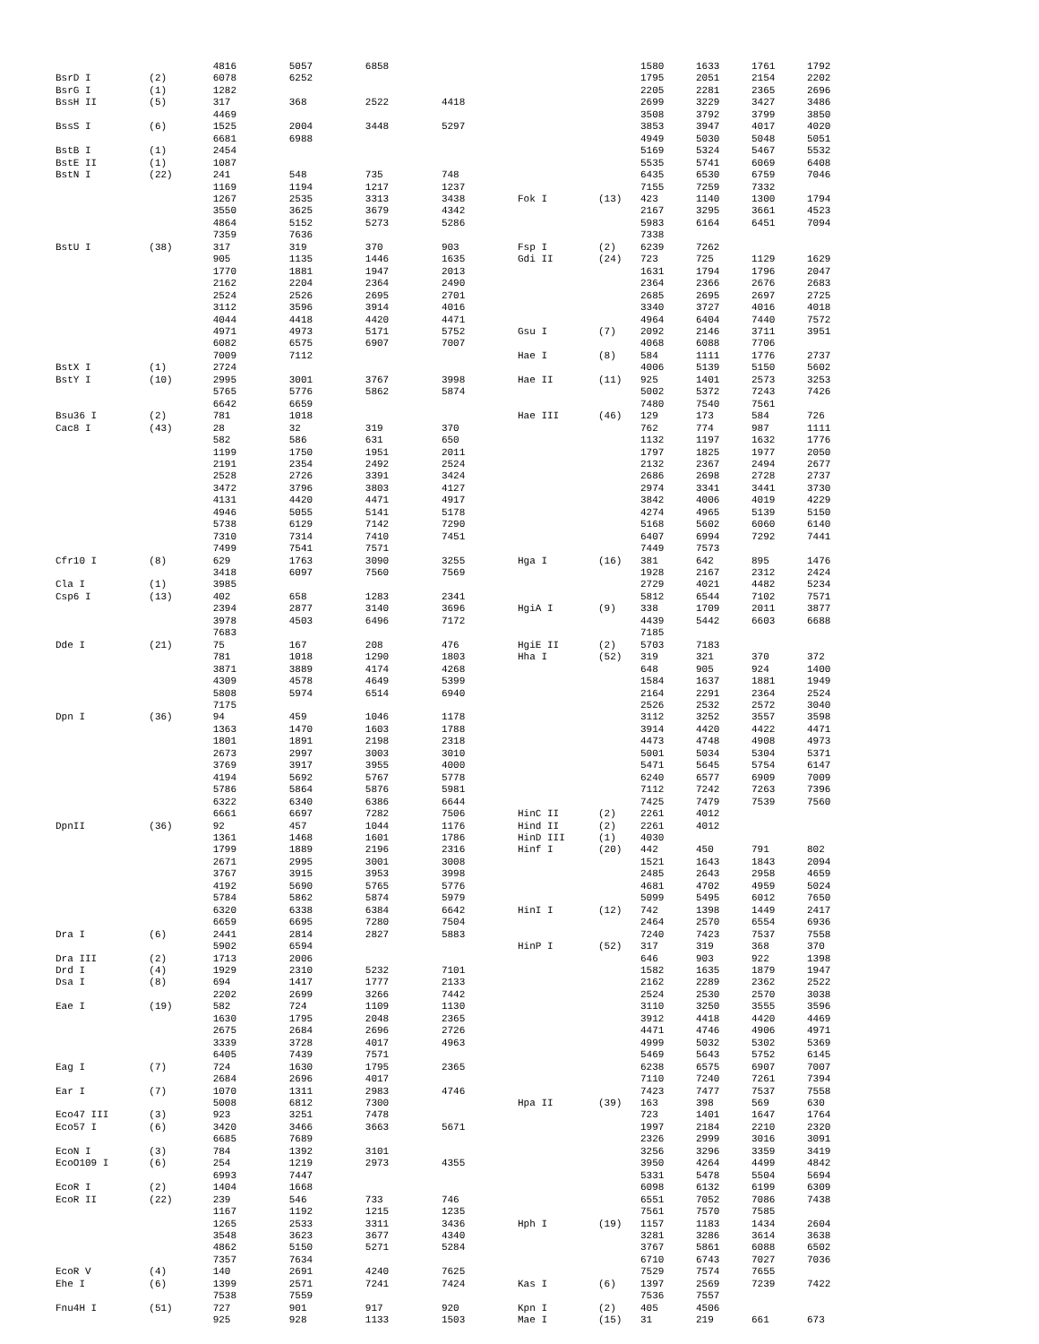| | | 4816 | 5057 | 6858 | |
| BsrD I | (2) | 6078 | 6252 | | |
| BsrG I | (1) | 1282 | | | |
| BssH II | (5) | 317 | 368 | 2522 | 4418 |
| | | 4469 | | | |
| BssS I | (6) | 1525 | 2004 | 3448 | 5297 |
| | | 6681 | 6988 | | |
| BstB I | (1) | 2454 | | | |
| BstE II | (1) | 1087 | | | |
| BstN I | (22) | 241 | 548 | 735 | 748 |
| | | 1169 | 1194 | 1217 | 1237 |
| | | 1267 | 2535 | 3313 | 3438 |
| | | 3550 | 3625 | 3679 | 4342 |
| | | 4864 | 5152 | 5273 | 5286 |
| | | 7359 | 7636 | | |
| BstU I | (38) | 317 | 319 | 370 | 903 |
| | | 905 | 1135 | 1446 | 1635 |
| | | 1770 | 1881 | 1947 | 2013 |
| | | 2162 | 2204 | 2364 | 2490 |
| | | 2524 | 2526 | 2695 | 2701 |
| | | 3112 | 3596 | 3914 | 4016 |
| | | 4044 | 4418 | 4420 | 4471 |
| | | 4971 | 4973 | 5171 | 5752 |
| | | 6082 | 6575 | 6907 | 7007 |
| | | 7009 | 7112 | | |
| BstX I | (1) | 2724 | | | |
| BstY I | (10) | 2995 | 3001 | 3767 | 3998 |
| | | 5765 | 5776 | 5862 | 5874 |
| | | 6642 | 6659 | | |
| Bsu36 I | (2) | 781 | 1018 | | |
| Cac8 I | (43) | 28 | 32 | 319 | 370 |
| | | 582 | 586 | 631 | 650 |
| | | 1199 | 1750 | 1951 | 2011 |
| | | 2191 | 2354 | 2492 | 2524 |
| | | 2528 | 2726 | 3391 | 3424 |
| | | 3472 | 3796 | 3803 | 4127 |
| | | 4131 | 4420 | 4471 | 4917 |
| | | 4946 | 5055 | 5141 | 5178 |
| | | 5738 | 6129 | 7142 | 7290 |
| | | 7310 | 7314 | 7410 | 7451 |
| | | 7499 | 7541 | 7571 | |
| Cfr10 I | (8) | 629 | 1763 | 3090 | 3255 |
| | | 3418 | 6097 | 7560 | 7569 |
| Cla I | (1) | 3985 | | | |
| Csp6 I | (13) | 402 | 658 | 1283 | 2341 |
| | | 2394 | 2877 | 3140 | 3696 |
| | | 3978 | 4503 | 6496 | 7172 |
| | | 7683 | | | |
| Dde I | (21) | 75 | 167 | 208 | 476 |
| | | 781 | 1018 | 1290 | 1803 |
| | | 3871 | 3889 | 4174 | 4268 |
| | | 4309 | 4578 | 4649 | 5399 |
| | | 5808 | 5974 | 6514 | 6940 |
| | | 7175 | | | |
| Dpn I | (36) | 94 | 459 | 1046 | 1178 |
| | | 1363 | 1470 | 1603 | 1788 |
| | | 1801 | 1891 | 2198 | 2318 |
| | | 2673 | 2997 | 3003 | 3010 |
| | | 3769 | 3917 | 3955 | 4000 |
| | | 4194 | 5692 | 5767 | 5778 |
| | | 5786 | 5864 | 5876 | 5981 |
| | | 6322 | 6340 | 6386 | 6644 |
| | | 6661 | 6697 | 7282 | 7506 |
| DpnII | (36) | 92 | 457 | 1044 | 1176 |
| | | 1361 | 1468 | 1601 | 1786 |
| | | 1799 | 1889 | 2196 | 2316 |
| | | 2671 | 2995 | 3001 | 3008 |
| | | 3767 | 3915 | 3953 | 3998 |
| | | 4192 | 5690 | 5765 | 5776 |
| | | 5784 | 5862 | 5874 | 5979 |
| | | 6320 | 6338 | 6384 | 6642 |
| | | 6659 | 6695 | 7280 | 7504 |
| Dra I | (6) | 2441 | 2814 | 2827 | 5883 |
| | | 5902 | 6594 | | |
| Dra III | (2) | 1713 | 2006 | | |
| Drd I | (4) | 1929 | 2310 | 5232 | 7101 |
| Dsa I | (8) | 694 | 1417 | 1777 | 2133 |
| | | 2202 | 2699 | 3266 | 7442 |
| Eae I | (19) | 582 | 724 | 1109 | 1130 |
| | | 1630 | 1795 | 2048 | 2365 |
| | | 2675 | 2684 | 2696 | 2726 |
| | | 3339 | 3728 | 4017 | 4963 |
| | | 6405 | 7439 | 7571 | |
| Eag I | (7) | 724 | 1630 | 1795 | 2365 |
| | | 2684 | 2696 | 4017 | |
| Ear I | (7) | 1070 | 1311 | 2983 | 4746 |
| | | 5008 | 6812 | 7300 | |
| Eco47 III | (3) | 923 | 3251 | 7478 | |
| Eco57 I | (6) | 3420 | 3466 | 3663 | 5671 |
| | | 6685 | 7689 | | |
| EcoN I | (3) | 784 | 1392 | 3101 | |
| EcoO109 I | (6) | 254 | 1219 | 2973 | 4355 |
| | | 6993 | 7447 | | |
| EcoR I | (2) | 1404 | 1668 | | |
| EcoR II | (22) | 239 | 546 | 733 | 746 |
| | | 1167 | 1192 | 1215 | 1235 |
| | | 1265 | 2533 | 3311 | 3436 |
| | | 3548 | 3623 | 3677 | 4340 |
| | | 4862 | 5150 | 5271 | 5284 |
| | | 7357 | 7634 | | |
| EcoR V | (4) | 140 | 2691 | 4240 | 7625 |
| Ehe I | (6) | 1399 | 2571 | 7241 | 7424 |
| | | 7538 | 7559 | | |
| Fnu4H I | (51) | 727 | 901 | 917 | 920 |
| | | 925 | 928 | 1133 | 1503 |
| | | 1580 | 1633 | 1761 | 1792 |
| | | 1795 | 2051 | 2154 | 2202 |
| | | 2205 | 2281 | 2365 | 2696 |
| | | 2699 | 3229 | 3427 | 3486 |
| | | 3508 | 3792 | 3799 | 3850 |
| | | 3853 | 3947 | 4017 | 4020 |
| | | 4949 | 5030 | 5048 | 5051 |
| | | 5169 | 5324 | 5467 | 5532 |
| | | 5535 | 5741 | 6069 | 6408 |
| | | 6435 | 6530 | 6759 | 7046 |
| | | 7155 | 7259 | 7332 | |
| Fok I | (13) | 423 | 1140 | 1300 | 1794 |
| | | 2167 | 3295 | 3661 | 4523 |
| | | 5983 | 6164 | 6451 | 7094 |
| | | 7338 | | | |
| Fsp I | (2) | 6239 | 7262 | | |
| Gdi II | (24) | 723 | 725 | 1129 | 1629 |
| | | 1631 | 1794 | 1796 | 2047 |
| | | 2364 | 2366 | 2676 | 2683 |
| | | 2685 | 2695 | 2697 | 2725 |
| | | 3340 | 3727 | 4016 | 4018 |
| | | 4964 | 6404 | 7440 | 7572 |
| Gsu I | (7) | 2092 | 2146 | 3711 | 3951 |
| | | 4068 | 6088 | 7706 | |
| Hae I | (8) | 584 | 1111 | 1776 | 2737 |
| | | 4006 | 5139 | 5150 | 5602 |
| Hae II | (11) | 925 | 1401 | 2573 | 3253 |
| | | 5002 | 5372 | 7243 | 7426 |
| | | 7480 | 7540 | 7561 | |
| Hae III | (46) | 129 | 173 | 584 | 726 |
| | | 762 | 774 | 987 | 1111 |
| | | 1132 | 1197 | 1632 | 1776 |
| | | 1797 | 1825 | 1977 | 2050 |
| | | 2132 | 2367 | 2494 | 2677 |
| | | 2686 | 2698 | 2728 | 2737 |
| | | 2974 | 3341 | 3441 | 3730 |
| | | 3842 | 4006 | 4019 | 4229 |
| | | 4274 | 4965 | 5139 | 5150 |
| | | 5168 | 5602 | 6060 | 6140 |
| | | 6407 | 6994 | 7292 | 7441 |
| | | 7449 | 7573 | | |
| Hga I | (16) | 381 | 642 | 895 | 1476 |
| | | 1928 | 2167 | 2312 | 2424 |
| | | 2729 | 4021 | 4482 | 5234 |
| | | 5812 | 6544 | 7102 | 7571 |
| HgiA I | (9) | 338 | 1709 | 2011 | 3877 |
| | | 4439 | 5442 | 6603 | 6688 |
| | | 7185 | | | |
| HgiE II | (2) | 5703 | 7183 | | |
| Hha I | (52) | 319 | 321 | 370 | 372 |
| | | 648 | 905 | 924 | 1400 |
| | | 1584 | 1637 | 1881 | 1949 |
| | | 2164 | 2291 | 2364 | 2524 |
| | | 2526 | 2532 | 2572 | 3040 |
| | | 3112 | 3252 | 3557 | 3598 |
| | | 3914 | 4420 | 4422 | 4471 |
| | | 4473 | 4748 | 4908 | 4973 |
| | | 5001 | 5034 | 5304 | 5371 |
| | | 5471 | 5645 | 5754 | 6147 |
| | | 6240 | 6577 | 6909 | 7009 |
| | | 7112 | 7242 | 7263 | 7396 |
| | | 7425 | 7479 | 7539 | 7560 |
| HinC II | (2) | 2261 | 4012 | | |
| Hind II | (2) | 2261 | 4012 | | |
| HinD III | (1) | 4030 | | | |
| Hinf I | (20) | 442 | 450 | 791 | 802 |
| | | 1521 | 1643 | 1843 | 2094 |
| | | 2485 | 2643 | 2958 | 4659 |
| | | 4681 | 4702 | 4959 | 5024 |
| | | 5099 | 5495 | 6012 | 7650 |
| HinI I | (12) | 742 | 1398 | 1449 | 2417 |
| | | 2464 | 2570 | 6554 | 6936 |
| | | 7240 | 7423 | 7537 | 7558 |
| HinP I | (52) | 317 | 319 | 368 | 370 |
| | | 646 | 903 | 922 | 1398 |
| | | 1582 | 1635 | 1879 | 1947 |
| | | 2162 | 2289 | 2362 | 2522 |
| | | 2524 | 2530 | 2570 | 3038 |
| | | 3110 | 3250 | 3555 | 3596 |
| | | 3912 | 4418 | 4420 | 4469 |
| | | 4471 | 4746 | 4906 | 4971 |
| | | 4999 | 5032 | 5302 | 5369 |
| | | 5469 | 5643 | 5752 | 6145 |
| | | 6238 | 6575 | 6907 | 7007 |
| | | 7110 | 7240 | 7261 | 7394 |
| | | 7423 | 7477 | 7537 | 7558 |
| Hpa II | (39) | 163 | 398 | 569 | 630 |
| | | 723 | 1401 | 1647 | 1764 |
| | | 1997 | 2184 | 2210 | 2320 |
| | | 2326 | 2999 | 3016 | 3091 |
| | | 3256 | 3296 | 3359 | 3419 |
| | | 3950 | 4264 | 4499 | 4842 |
| | | 5331 | 5478 | 5504 | 5694 |
| | | 6098 | 6132 | 6199 | 6309 |
| | | 6551 | 7052 | 7086 | 7438 |
| | | 7561 | 7570 | 7585 | |
| Hph I | (19) | 1157 | 1183 | 1434 | 2604 |
| | | 3281 | 3286 | 3614 | 3638 |
| | | 3767 | 5861 | 6088 | 6502 |
| | | 6710 | 6743 | 7027 | 7036 |
| | | 7529 | 7574 | 7655 | |
| Kas I | (6) | 1397 | 2569 | 7239 | 7422 |
| | | 7536 | 7557 | | |
| Kpn I | (2) | 405 | 4506 | | |
| Mae I | (15) | 31 | 219 | 661 | 673 |